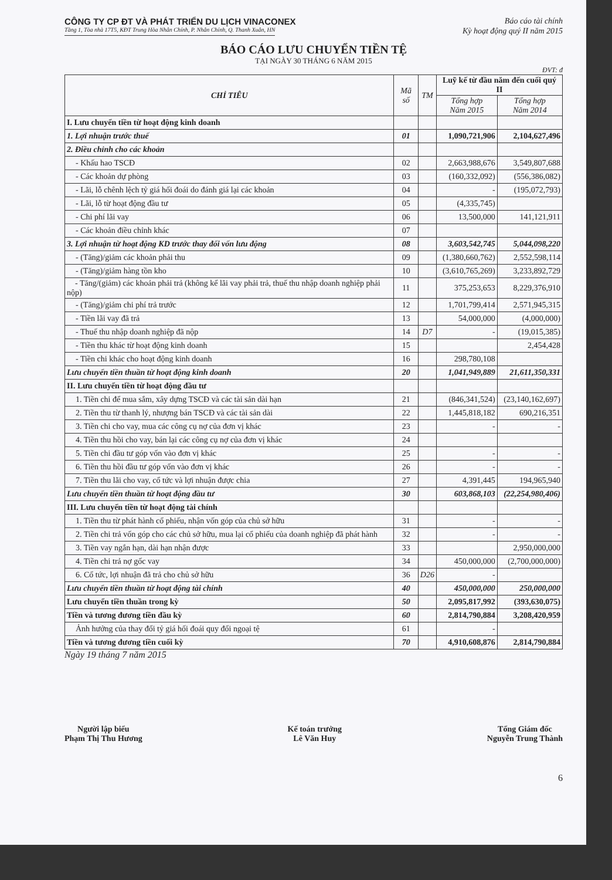CÔNG TY CP ĐT VÀ PHÁT TRIỂN DU LỊCH VINACONEX
Báo cáo tài chính
Tầng 1, Tòa nhà 17T5, KĐT Trung Hòa Nhân Chính, P. Nhân Chính, Q. Thanh Xuân, HN
Kỳ hoạt động quý II năm 2015
BÁO CÁO LƯU CHUYỂN TIỀN TỆ
TẠI NGÀY 30 THÁNG 6 NĂM 2015
ĐVT: đ
| CHỈ TIÊU | Mã số | TM | Luỹ kế từ đầu năm đến cuối quý II | |
| --- | --- | --- | --- | --- |
| | | | Tổng hợp Năm 2015 | Tổng hợp Năm 2014 |
| I. Lưu chuyển tiền từ hoạt động kinh doanh | | | | |
| 1. Lợi nhuận trước thuế | 01 | | 1,090,721,906 | 2,104,627,496 |
| 2. Điều chỉnh cho các khoản | | | | |
| - Khấu hao TSCĐ | 02 | | 2,663,988,676 | 3,549,807,688 |
| - Các khoản dự phòng | 03 | | (160,332,092) | (556,386,082) |
| - Lãi, lỗ chênh lệch tỷ giá hối đoái do đánh giá lại các khoản | 04 | | - | (195,072,793) |
| - Lãi, lỗ từ hoạt động đầu tư | 05 | | (4,335,745) | |
| - Chi phí lãi vay | 06 | | 13,500,000 | 141,121,911 |
| - Các khoản điều chỉnh khác | 07 | | | |
| 3. Lợi nhuận từ hoạt động KD trước thay đổi vốn lưu động | 08 | | 3,603,542,745 | 5,044,098,220 |
| - (Tăng)/giảm các khoản phải thu | 09 | | (1,380,660,762) | 2,552,598,114 |
| - (Tăng)/giảm hàng tồn kho | 10 | | (3,610,765,269) | 3,233,892,729 |
| - Tăng/(giảm) các khoản phải trả (không kể lãi vay phải trả, thuế thu nhập doanh nghiệp phải nộp) | 11 | | 375,253,653 | 8,229,376,910 |
| - (Tăng)/giảm chi phí trả trước | 12 | | 1,701,799,414 | 2,571,945,315 |
| - Tiền lãi vay đã trả | 13 | | 54,000,000 | (4,000,000) |
| - Thuế thu nhập doanh nghiệp đã nộp | 14 | D7 | - | (19,015,385) |
| - Tiền thu khác từ hoạt động kinh doanh | 15 | | | 2,454,428 |
| - Tiền chi khác cho hoạt động kinh doanh | 16 | | 298,780,108 | |
| Lưu chuyển tiền thuần từ hoạt động kinh doanh | 20 | | 1,041,949,889 | 21,611,350,331 |
| II. Lưu chuyển tiền từ hoạt động đầu tư | | | | |
| 1. Tiền chi để mua sắm, xây dựng TSCĐ và các tài sản dài hạn | 21 | | (846,341,524) | (23,140,162,697) |
| 2. Tiền thu từ thanh lý, nhượng bán TSCĐ và các tài sản dài | 22 | | 1,445,818,182 | 690,216,351 |
| 3. Tiền chi cho vay, mua các công cụ nợ của đơn vị khác | 23 | | - | - |
| 4. Tiền thu hồi cho vay, bán lại các công cụ nợ của đơn vị khác | 24 | | | |
| 5. Tiền chi đầu tư góp vốn vào đơn vị khác | 25 | | - | - |
| 6. Tiền thu hồi đầu tư góp vốn vào đơn vị khác | 26 | | - | - |
| 7. Tiền thu lãi cho vay, cổ tức và lợi nhuận được chia | 27 | | 4,391,445 | 194,965,940 |
| Lưu chuyển tiền thuần từ hoạt động đầu tư | 30 | | 603,868,103 | (22,254,980,406) |
| III. Lưu chuyển tiền từ hoạt động tài chính | | | | |
| 1. Tiền thu từ phát hành cổ phiếu, nhận vốn góp của chủ sở hữu | 31 | | - | - |
| 2. Tiền chi trả vốn góp cho các chủ sở hữu, mua lại cổ phiếu của doanh nghiệp đã phát hành | 32 | | - | - |
| 3. Tiền vay ngắn hạn, dài hạn nhận được | 33 | | | 2,950,000,000 |
| 4. Tiền chi trả nợ gốc vay | 34 | | 450,000,000 | (2,700,000,000) |
| 6. Cổ tức, lợi nhuận đã trả cho chủ sở hữu | 36 | D26 | - | |
| Lưu chuyển tiền thuần từ hoạt động tài chính | 40 | | 450,000,000 | 250,000,000 |
| Lưu chuyển tiền thuần trong kỳ | 50 | | 2,095,817,992 | (393,630,075) |
| Tiền và tương đương tiền đầu kỳ | 60 | | 2,814,790,884 | 3,208,420,959 |
| Ảnh hưởng của thay đổi tỷ giá hối đoái quy đổi ngoại tệ | 61 | | - | |
| Tiền và tương đương tiền cuối kỳ | 70 | | 4,910,608,876 | 2,814,790,884 |
Ngày 19 tháng 7 năm 2015
Người lập biểu
Phạm Thị Thu Hương
Kế toán trưởng
Lê Văn Huy
Tổng Giám đốc
Nguyễn Trung Thành
6